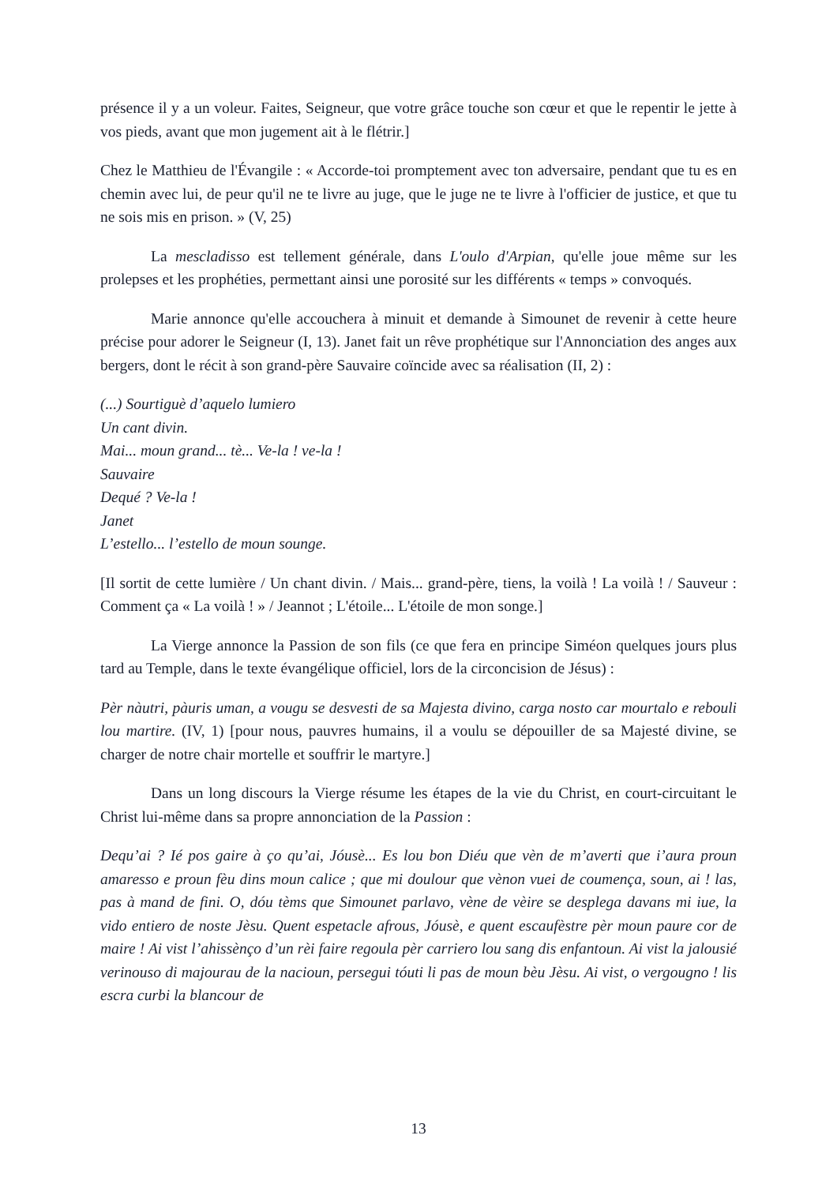présence il y a un voleur. Faites, Seigneur, que votre grâce touche son cœur et que le repentir le jette à vos pieds, avant que mon jugement ait à le flétrir.]
Chez le Matthieu de l'Évangile : « Accorde-toi promptement avec ton adversaire, pendant que tu es en chemin avec lui, de peur qu'il ne te livre au juge, que le juge ne te livre à l'officier de justice, et que tu ne sois mis en prison. » (V, 25)
La mescladisso est tellement générale, dans L'oulo d'Arpian, qu'elle joue même sur les prolepses et les prophéties, permettant ainsi une porosité sur les différents « temps » convoqués.
Marie annonce qu'elle accouchera à minuit et demande à Simounet de revenir à cette heure précise pour adorer le Seigneur (I, 13). Janet fait un rêve prophétique sur l'Annonciation des anges aux bergers, dont le récit à son grand-père Sauvaire coïncide avec sa réalisation (II, 2) :
(...) Sourtiguè d’aquelo lumiero
Un cant divin.
Mai... moun grand... tè... Ve-la ! ve-la !
Sauvaire
Dequé ? Ve-la !
Janet
L’estello... l’estello de moun sounge.
[Il sortit de cette lumière / Un chant divin. / Mais... grand-père, tiens, la voilà ! La voilà ! / Sauveur : Comment ça « La voilà ! » / Jeannot ; L'étoile... L'étoile de mon songe.]
La Vierge annonce la Passion de son fils (ce que fera en principe Siméon quelques jours plus tard au Temple, dans le texte évangélique officiel, lors de la circoncision de Jésus) :
Pèr nàutri, pàuris uman, a vougu se desvesti de sa Majesta divino, carga nosto car mourtalo e rebouli lou martire. (IV, 1) [pour nous, pauvres humains, il a voulu se dépouiller de sa Majesté divine, se charger de notre chair mortelle et souffrir le martyre.]
Dans un long discours la Vierge résume les étapes de la vie du Christ, en court-circuitant le Christ lui-même dans sa propre annonciation de la Passion :
Dequ’ai ? Ié pos gaire à ço qu’ai, Jóusè... Es lou bon Diéu que vèn de m’averti que i’aura proun amaresso e proun fèu dins moun calice ; que mi doulour que vènon vuei de coumença, soun, ai ! las, pas à mand de fini. O, dóu tèms que Simounet parlavo, vène de vèire se desplega davans mi iue, la vido entiero de noste Jèsu. Quent espetacle afrous, Jóusè, e quent escaufèstre pèr moun paure cor de maire ! Ai vist l’ahissènço d’un rèi faire regoula pèr carriero lou sang dis enfantoun. Ai vist la jalousié verinouso di majourau de la nacioun, persegui tóuti li pas de moun bèu Jèsu. Ai vist, o vergougno ! lis escra curbi la blancour de
13